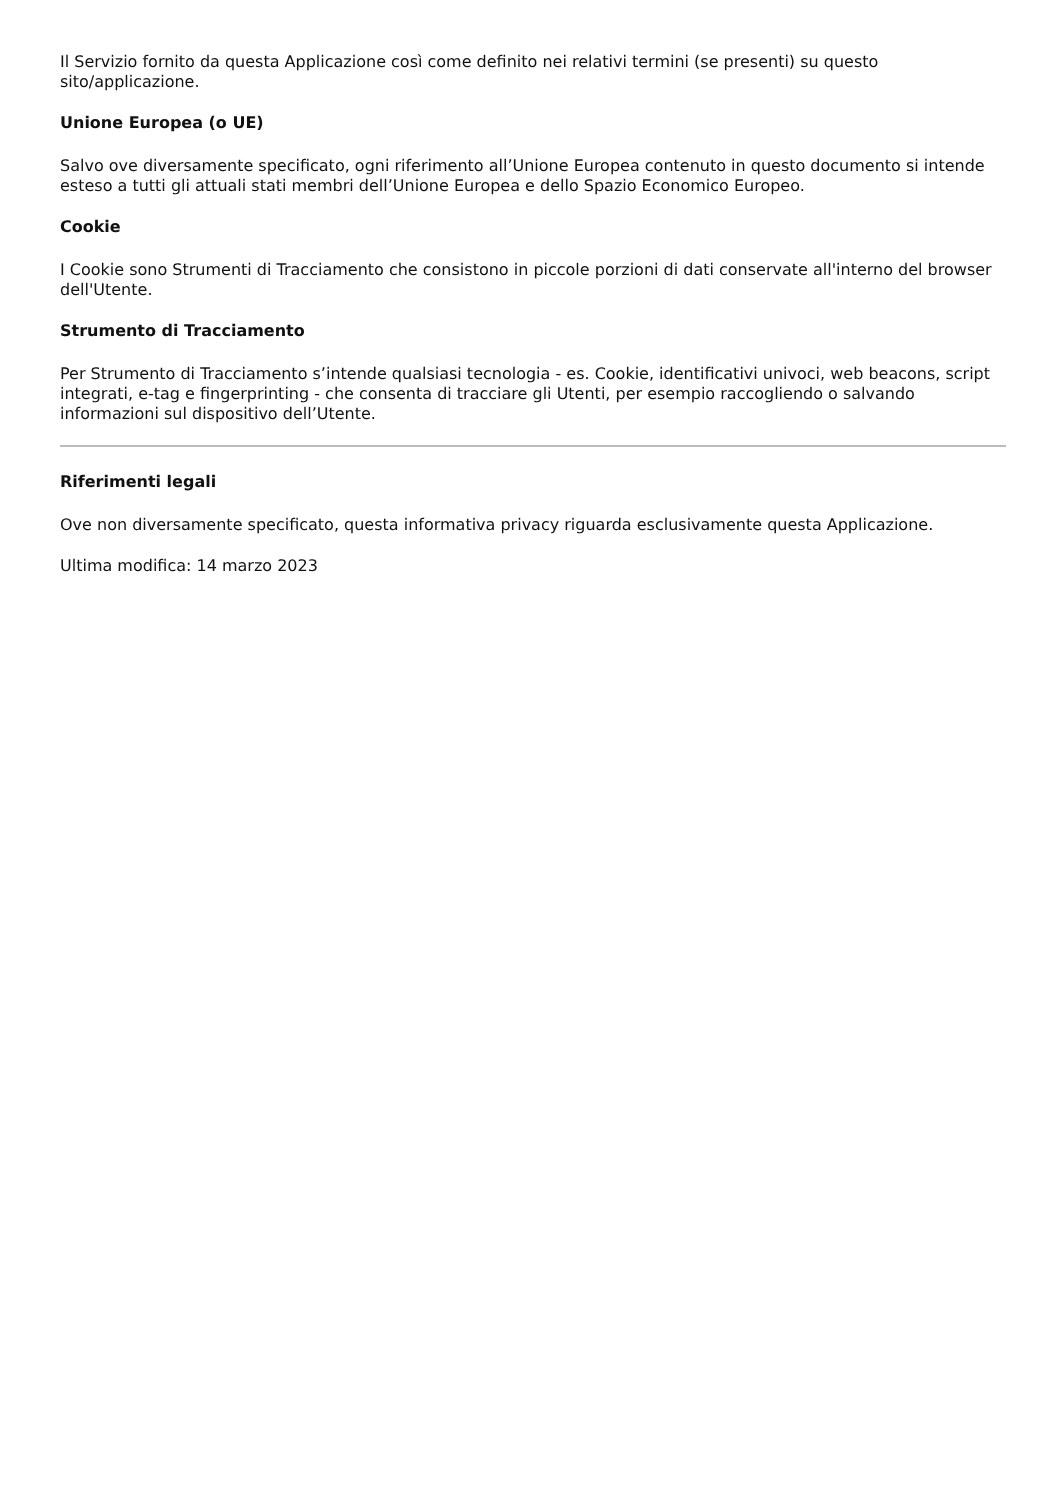Il Servizio fornito da questa Applicazione così come definito nei relativi termini (se presenti) su questo sito/applicazione.
Unione Europea (o UE)
Salvo ove diversamente specificato, ogni riferimento all’Unione Europea contenuto in questo documento si intende esteso a tutti gli attuali stati membri dell’Unione Europea e dello Spazio Economico Europeo.
Cookie
I Cookie sono Strumenti di Tracciamento che consistono in piccole porzioni di dati conservate all'interno del browser dell'Utente.
Strumento di Tracciamento
Per Strumento di Tracciamento s’intende qualsiasi tecnologia - es. Cookie, identificativi univoci, web beacons, script integrati, e-tag e fingerprinting - che consenta di tracciare gli Utenti, per esempio raccogliendo o salvando informazioni sul dispositivo dell’Utente.
Riferimenti legali
Ove non diversamente specificato, questa informativa privacy riguarda esclusivamente questa Applicazione.
Ultima modifica: 14 marzo 2023